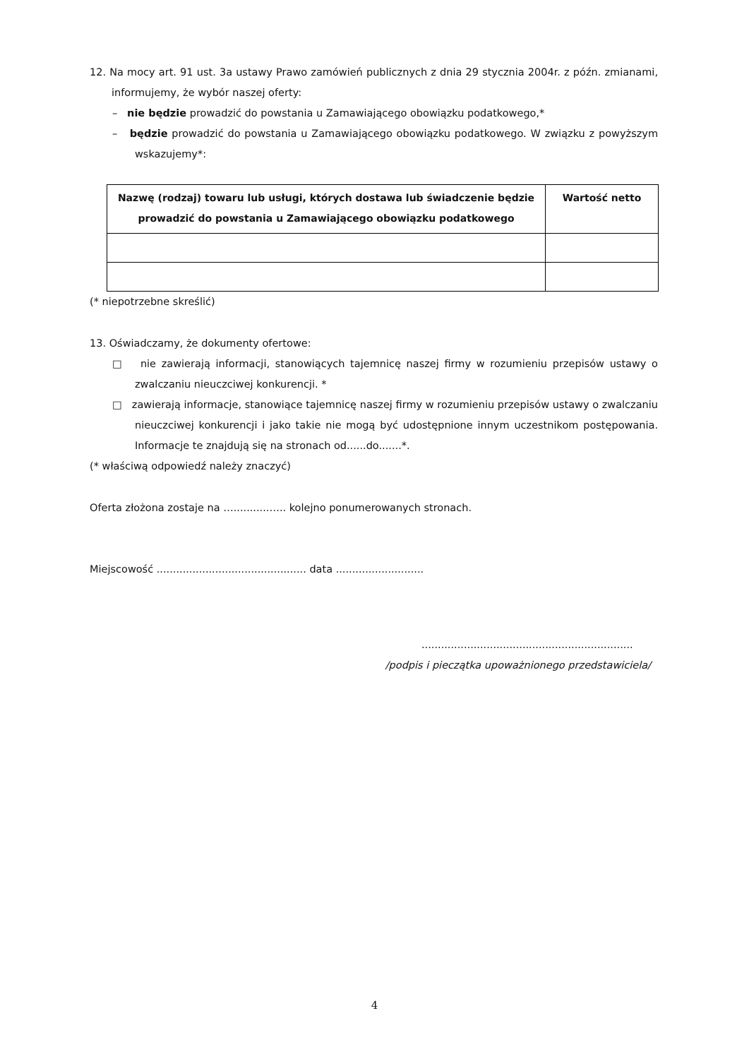12. Na mocy art. 91 ust. 3a ustawy Prawo zamówień publicznych z dnia 29 stycznia 2004r. z późn. zmianami, informujemy, że wybór naszej oferty:
– nie będzie prowadzić do powstania u Zamawiającego obowiązku podatkowego,*
– będzie prowadzić do powstania u Zamawiającego obowiązku podatkowego. W związku z powyższym wskazujemy*:
| Nazwę (rodzaj) towaru lub usługi, których dostawa lub świadczenie będzie prowadzić do powstania u Zamawiającego obowiązku podatkowego | Wartość netto |
| --- | --- |
(* niepotrzebne skreślić)
13. Oświadczamy, że dokumenty ofertowe:
□ nie zawierają informacji, stanowiących tajemnicę naszej firmy w rozumieniu przepisów ustawy o zwalczaniu nieuczciwej konkurencji. *
□ zawierają informacje, stanowiące tajemnicę naszej firmy w rozumieniu przepisów ustawy o zwalczaniu nieuczciwej konkurencji i jako takie nie mogą być udostępnione innym uczestnikom postępowania. Informacje te znajdują się na stronach od......do.......*.
(* właściwą odpowiedź należy znaczyć)
Oferta złożona zostaje na …...........….. kolejno ponumerowanych stronach.
Miejscowość .............................................. data ...........................
.................................................................
/podpis i pieczątka upoważnionego przedstawiciela/
4